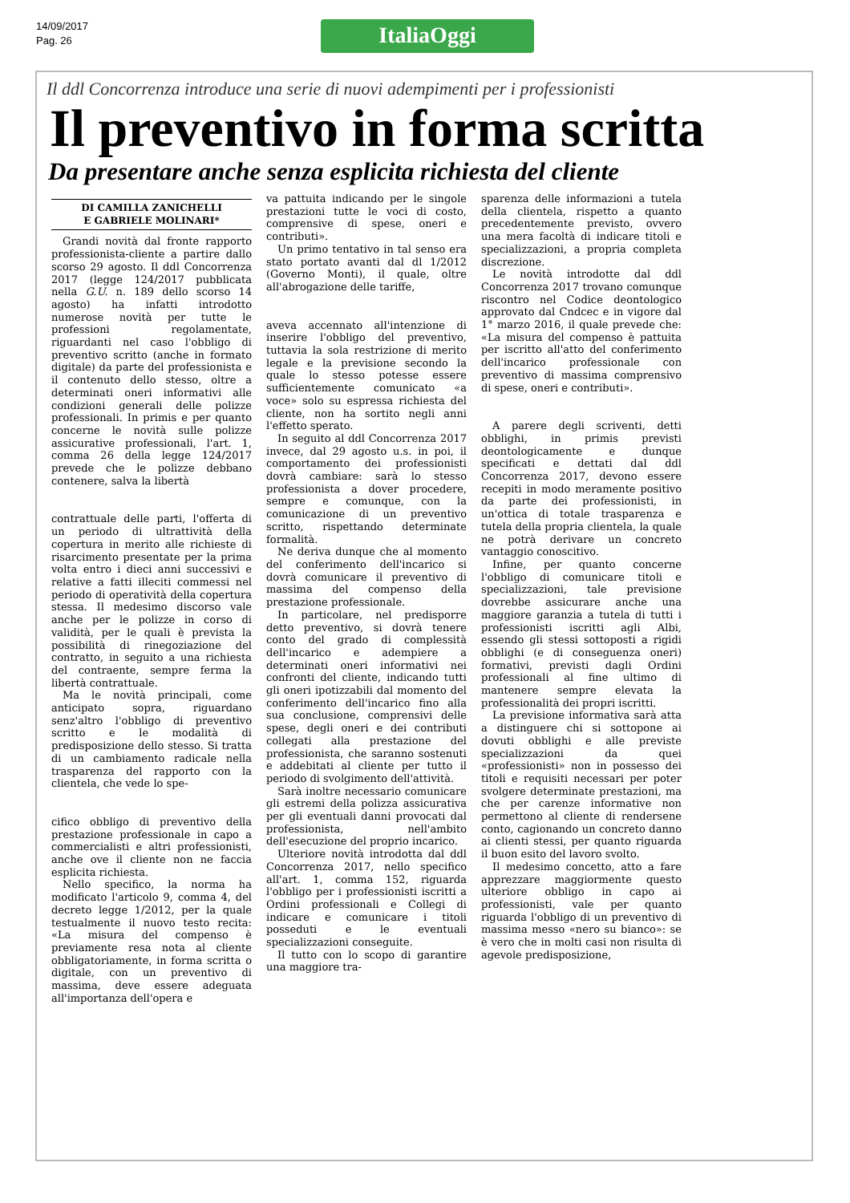14/09/2017
Pag. 26
ItaliaOggi
Il ddl Concorrenza introduce una serie di nuovi adempimenti per i professionisti
Il preventivo in forma scritta
Da presentare anche senza esplicita richiesta del cliente
DI CAMILLA ZANICHELLI
E GABRIELE MOLINARI*
Grandi novità dal fronte rapporto professionista-cliente a partire dallo scorso 29 agosto. Il ddl Concorrenza 2017 (legge 124/2017 pubblicata nella G.U. n. 189 dello scorso 14 agosto) ha infatti introdotto numerose novità per tutte le professioni regolamentate, riguardanti nel caso l'obbligo di preventivo scritto (anche in formato digitale) da parte del professionista e il contenuto dello stesso, oltre a determinati oneri informativi alle condizioni generali delle polizze professionali. In primis e per quanto concerne le novità sulle polizze assicurative professionali, l'art. 1, comma 26 della legge 124/2017 prevede che le polizze debbano contenere, salva la libertà
contrattuale delle parti, l'offerta di un periodo di ultrattività della copertura in merito alle richieste di risarcimento presentate per la prima volta entro i dieci anni successivi e relative a fatti illeciti commessi nel periodo di operatività della copertura stessa. Il medesimo discorso vale anche per le polizze in corso di validità, per le quali è prevista la possibilità di rinegoziazione del contratto, in seguito a una richiesta del contraente, sempre ferma la libertà contrattuale.
Ma le novità principali, come anticipato sopra, riguardano senz'altro l'obbligo di preventivo scritto e le modalità di predisposizione dello stesso. Si tratta di un cambiamento radicale nella trasparenza del rapporto con la clientela, che vede lo spe-
cifico obbligo di preventivo della prestazione professionale in capo a commercialisti e altri professionisti, anche ove il cliente non ne faccia esplicita richiesta.
Nello specifico, la norma ha modificato l'articolo 9, comma 4, del decreto legge 1/2012, per la quale testualmente il nuovo testo recita: «La misura del compenso è previamente resa nota al cliente obbligatoriamente, in forma scritta o digitale, con un preventivo di massima, deve essere adeguata all'importanza dell'opera e
va pattuita indicando per le singole prestazioni tutte le voci di costo, comprensive di spese, oneri e contributi».
Un primo tentativo in tal senso era stato portato avanti dal dl 1/2012 (Governo Monti), il quale, oltre all'abrogazione delle tariffe,
aveva accennato all'intenzione di inserire l'obbligo del preventivo, tuttavia la sola restrizione di merito legale e la previsione secondo la quale lo stesso potesse essere sufficientemente comunicato «a voce» solo su espressa richiesta del cliente, non ha sortito negli anni l'effetto sperato.
In seguito al ddl Concorrenza 2017 invece, dal 29 agosto u.s. in poi, il comportamento dei professionisti dovrà cambiare: sarà lo stesso professionista a dover procedere, sempre e comunque, con la comunicazione di un preventivo scritto, rispettando determinate formalità.
Ne deriva dunque che al momento del conferimento dell'incarico si dovrà comunicare il preventivo di massima del compenso della prestazione professionale.
In particolare, nel predisporre detto preventivo, si dovrà tenere conto del grado di complessità dell'incarico e adempiere a determinati oneri informativi nei confronti del cliente, indicando tutti gli oneri ipotizzabili dal momento del conferimento dell'incarico fino alla sua conclusione, comprensivi delle spese, degli oneri e dei contributi collegati alla prestazione del professionista, che saranno sostenuti e addebitati al cliente per tutto il periodo di svolgimento dell'attività.
Sarà inoltre necessario comunicare gli estremi della polizza assicurativa per gli eventuali danni provocati dal professionista, nell'ambito dell'esecuzione del proprio incarico.
Ulteriore novità introdotta dal ddl Concorrenza 2017, nello specifico all'art. 1, comma 152, riguarda l'obbligo per i professionisti iscritti a Ordini professionali e Collegi di indicare e comunicare i titoli posseduti e le eventuali specializzazioni conseguite.
Il tutto con lo scopo di garantire una maggiore tra-
sparenza delle informazioni a tutela della clientela, rispetto a quanto precedentemente previsto, ovvero una mera facoltà di indicare titoli e specializzazioni, a propria completa discrezione.
Le novità introdotte dal ddl Concorrenza 2017 trovano comunque riscontro nel Codice deontologico approvato dal Cndcec e in vigore dal 1° marzo 2016, il quale prevede che: «La misura del compenso è pattuita per iscritto all'atto del conferimento dell'incarico professionale con preventivo di massima comprensivo di spese, oneri e contributi».
A parere degli scriventi, detti obblighi, in primis previsti deontologicamente e dunque specificati e dettati dal ddl Concorrenza 2017, devono essere recepiti in modo meramente positivo da parte dei professionisti, in un'ottica di totale trasparenza e tutela della propria clientela, la quale ne potrà derivare un concreto vantaggio conoscitivo.
Infine, per quanto concerne l'obbligo di comunicare titoli e specializzazioni, tale previsione dovrebbe assicurare anche una maggiore garanzia a tutela di tutti i professionisti iscritti agli Albi, essendo gli stessi sottoposti a rigidi obblighi (e di conseguenza oneri) formativi, previsti dagli Ordini professionali al fine ultimo di mantenere sempre elevata la professionalità dei propri iscritti.
La previsione informativa sarà atta a distinguere chi si sottopone ai dovuti obblighi e alle previste specializzazioni da quei «professionisti» non in possesso dei titoli e requisiti necessari per poter svolgere determinate prestazioni, ma che per carenze informative non permettono al cliente di rendersene conto, cagionando un concreto danno ai clienti stessi, per quanto riguarda il buon esito del lavoro svolto.
Il medesimo concetto, atto a fare apprezzare maggiormente questo ulteriore obbligo in capo ai professionisti, vale per quanto riguarda l'obbligo di un preventivo di massima messo «nero su bianco»: se è vero che in molti casi non risulta di agevole predisposizione,